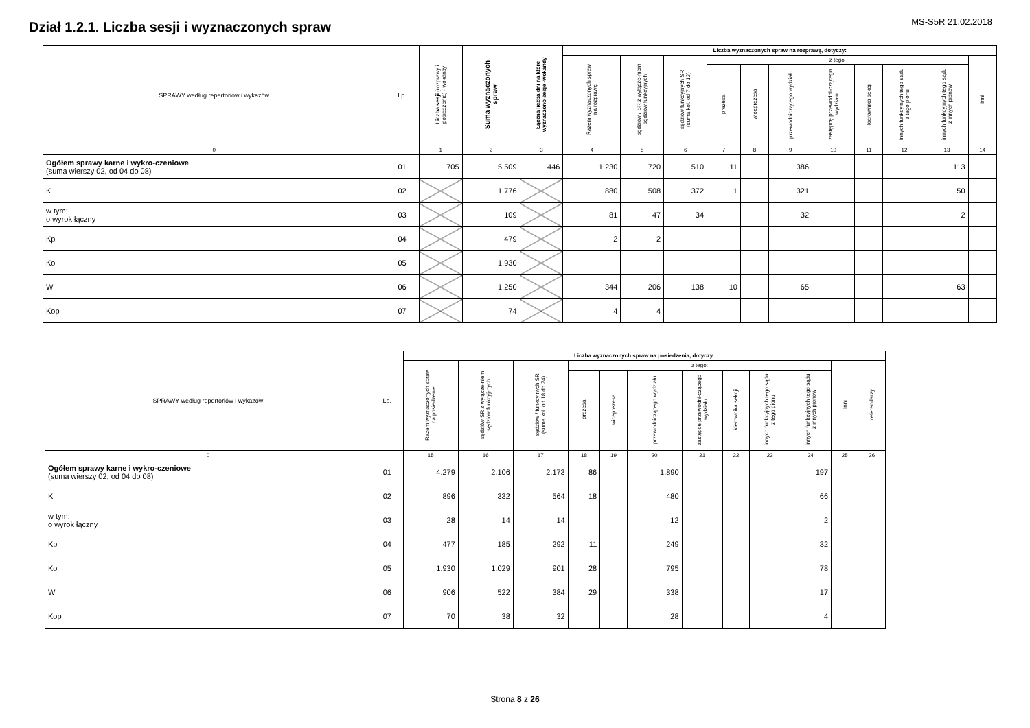MS-S5R 21.02.2018
Dział 1.2.1. Liczba sesji i wyznaczonych spraw
| SPRAWY według repertoriów i wykazów | Lp. | Liczba sesji (rozprawy i posiedzenia) - wokandy | Suma wyznaczonych spraw | Łączna liczba dni na które wyznaczono sesje -wokandy | Liczba wyznaczonych spraw na rozprawę, dotyczy: | | | | | | | | | | |
| --- | --- | --- | --- | --- | --- | --- | --- | --- | --- | --- | --- | --- | --- | --- | --- |
| | | | | | Razem wyznaczonych spraw na rozprawę | sędziów / SR z wyłącze-niem sędziów funkcyjnych | sędziów funkcyjnych SR (suma kol. od 7 do 13) | z tego: | | | | | | | Inni |
| | | | | | | | | prezesa | wiceprezesa | przewodniczącego wydziału | zastępcę przewodni-czącego wydziału | kierownika sekcji | innych funkcyjnych tego sądu z tego pionu | innych funkcyjnych tego sądu z innych pionów | |
| 0 | | 1 | 2 | 3 | 4 | 5 | 6 | 7 | 8 | 9 | 10 | 11 | 12 | 13 | 14 |
| Ogółem sprawy karne i wykro-czeniowe (suma wierszy 02, od 04 do 08) | 01 | 705 | 5.509 | 446 | 1.230 | 720 | 510 | 11 | | 386 | | | | 113 | |
| K | 02 | | 1.776 | | 880 | 508 | 372 | 1 | | 321 | | | | 50 | |
| w tym: o wyrok łączny | 03 | | 109 | | 81 | 47 | 34 | | | 32 | | | | 2 | |
| Kp | 04 | | 479 | | 2 | 2 | | | | | | | | | |
| Ko | 05 | | 1.930 | | | | | | | | | | | | |
| W | 06 | | 1.250 | | 344 | 206 | 138 | 10 | | 65 | | | | 63 | |
| Kop | 07 | | 74 | | 4 | 4 | | | | | | | | | |
| SPRAWY według repertoriów i wykazów | Lp. | Liczba wyznaczonych spraw na posiedzenia, dotyczy: | | | | | | | | | | | |
| --- | --- | --- | --- | --- | --- | --- | --- | --- | --- | --- | --- | --- | --- |
| | | Razem wyznaczonych spraw na posiedzenie | sędziów SR z wyłącze-niem sędziów funkcyj-nych | sędziów / funkcyjnych SR (suma kol. od 18 do 24) | z tego: | | | | | | | Inni | referendarzy |
| | | | | | prezesa | wiceprezesa | przewodniczącego wydziału | zastępcę przewodni-czącego wydziału | kierownika sekcji | innych funkcyjnych tego sądu z tego pionu | innych funkcyjnych tego sądu z innych pionów | | |
| 0 | | 15 | 16 | 17 | 18 | 19 | 20 | 21 | 22 | 23 | 24 | 25 | 26 |
| Ogółem sprawy karne i wykro-czeniowe (suma wierszy 02, od 04 do 08) | 01 | 4.279 | 2.106 | 2.173 | 86 | | 1.890 | | | | 197 | | |
| K | 02 | 896 | 332 | 564 | 18 | | 480 | | | | 66 | | |
| w tym: o wyrok łączny | 03 | 28 | 14 | 14 | | | 12 | | | | 2 | | |
| Kp | 04 | 477 | 185 | 292 | 11 | | 249 | | | | 32 | | |
| Ko | 05 | 1.930 | 1.029 | 901 | 28 | | 795 | | | | 78 | | |
| W | 06 | 906 | 522 | 384 | 29 | | 338 | | | | 17 | | |
| Kop | 07 | 70 | 38 | 32 | | | 28 | | | | 4 | | |
Strona 8 z 26